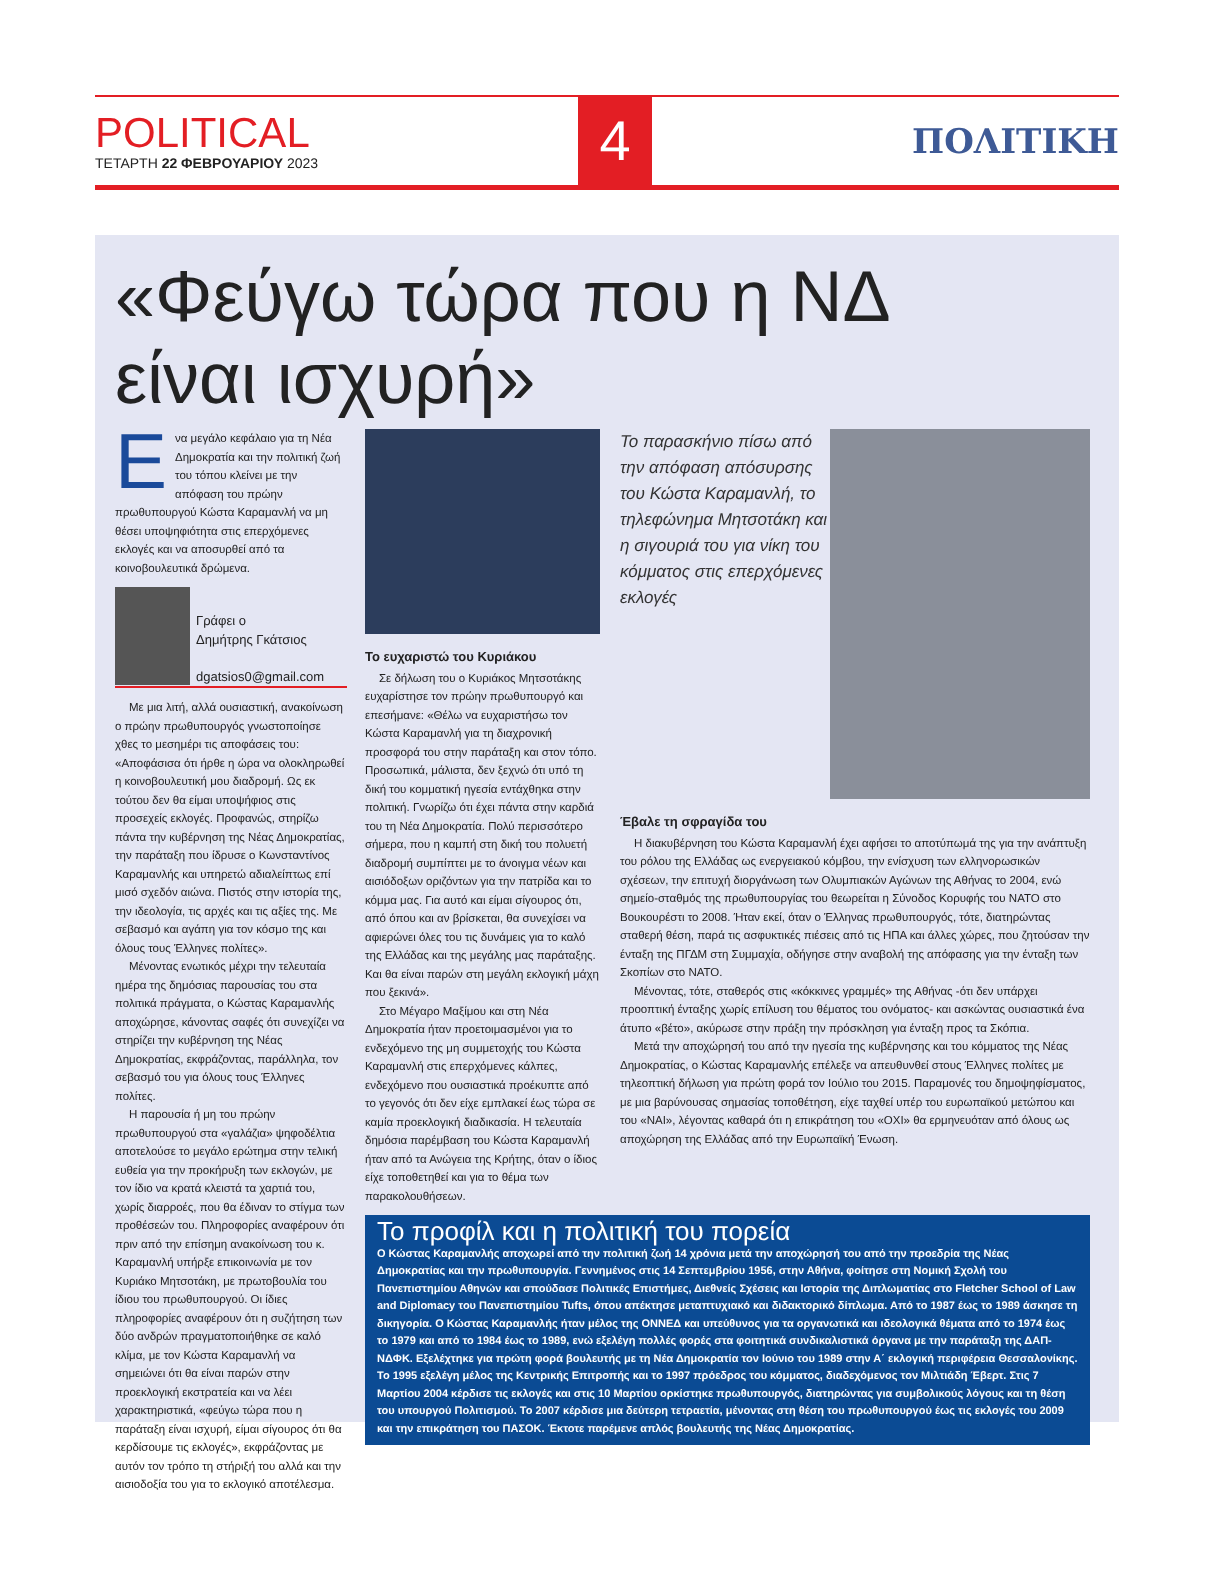POLITICAL
ΤΕΤΑΡΤΗ 22 ΦΕΒΡΟΥΑΡΙΟΥ 2023
4
ΠΟΛΙΤΙΚΗ
«Φεύγω τώρα που η ΝΔ είναι ισχυρή»
Ενα μεγάλο κεφάλαιο για τη Νέα Δημοκρατία και την πολιτική ζωή του τόπου κλείνει με την απόφαση του πρώην πρωθυπουργού Κώστα Καραμανλή να μη θέσει υποψηφιότητα στις επερχόμενες εκλογές και να αποσυρθεί από τα κοινοβουλευτικά δρώμενα.
Γράφει ο
Δημήτρης Γκάτσιος
dgatsios0@gmail.com
Με μια λιτή, αλλά ουσιαστική, ανακοίνωση ο πρώην πρωθυπουργός γνωστοποίησε χθες το μεσημέρι τις αποφάσεις του: «Αποφάσισα ότι ήρθε η ώρα να ολοκληρωθεί η κοινοβουλευτική μου διαδρομή. Ως εκ τούτου δεν θα είμαι υποψήφιος στις προσεχείς εκλογές. Προφανώς, στηρίζω πάντα την κυβέρνηση της Νέας Δημοκρατίας, την παράταξη που ίδρυσε ο Κωνσταντίνος Καραμανλής και υπηρετώ αδιαλείπτως επί μισό σχεδόν αιώνα. Πιστός στην ιστορία της, την ιδεολογία, τις αρχές και τις αξίες της. Με σεβασμό και αγάπη για τον κόσμο της και όλους τους Έλληνες πολίτες».
Μένοντας ενωτικός μέχρι την τελευταία ημέρα της δημόσιας παρουσίας του στα πολιτικά πράγματα, ο Κώστας Καραμανλής αποχώρησε, κάνοντας σαφές ότι συνεχίζει να στηρίζει την κυβέρνηση της Νέας Δημοκρατίας, εκφράζοντας, παράλληλα, τον σεβασμό του για όλους τους Έλληνες πολίτες.
Η παρουσία ή μη του πρώην πρωθυπουργού στα «γαλάζια» ψηφοδέλτια αποτελούσε το μεγάλο ερώτημα στην τελική ευθεία για την προκήρυξη των εκλογών, με τον ίδιο να κρατά κλειστά τα χαρτιά του, χωρίς διαρροές, που θα έδιναν το στίγμα των προθέσεών του. Πληροφορίες αναφέρουν ότι πριν από την επίσημη ανακοίνωση του κ. Καραμανλή υπήρξε επικοινωνία με τον Κυριάκο Μητσοτάκη, με πρωτοβουλία του ίδιου του πρωθυπουργού. Οι ίδιες πληροφορίες αναφέρουν ότι η συζήτηση των δύο ανδρών πραγματοποιήθηκε σε καλό κλίμα, με τον Κώστα Καραμανλή να σημειώνει ότι θα είναι παρών στην προεκλογική εκστρατεία και να λέει χαρακτηριστικά, «φεύγω τώρα που η παράταξη είναι ισχυρή, είμαι σίγουρος ότι θα κερδίσουμε τις εκλογές», εκφράζοντας με αυτόν τον τρόπο τη στήριξή του αλλά και την αισιοδοξία του για το εκλογικό αποτέλεσμα.
Το ευχαριστώ του Κυριάκου
Σε δήλωση του ο Κυριάκος Μητσοτάκης ευχαρίστησε τον πρώην πρωθυπουργό και επεσήμανε: «Θέλω να ευχαριστήσω τον Κώστα Καραμανλή για τη διαχρονική προσφορά του στην παράταξη και στον τόπο. Προσωπικά, μάλιστα, δεν ξεχνώ ότι υπό τη δική του κομματική ηγεσία εντάχθηκα στην πολιτική. Γνωρίζω ότι έχει πάντα στην καρδιά του τη Νέα Δημοκρατία. Πολύ περισσότερο σήμερα, που η καμπή στη δική του πολυετή διαδρομή συμπίπτει με το άνοιγμα νέων και αισιόδοξων οριζόντων για την πατρίδα και το κόμμα μας. Για αυτό και είμαι σίγουρος ότι, από όπου και αν βρίσκεται, θα συνεχίσει να αφιερώνει όλες του τις δυνάμεις για το καλό της Ελλάδας και της μεγάλης μας παράταξης. Και θα είναι παρών στη μεγάλη εκλογική μάχη που ξεκινά».
Στο Μέγαρο Μαξίμου και στη Νέα Δημοκρατία ήταν προετοιμασμένοι για το ενδεχόμενο της μη συμμετοχής του Κώστα Καραμανλή στις επερχόμενες κάλπες, ενδεχόμενο που ουσιαστικά προέκυπτε από το γεγονός ότι δεν είχε εμπλακεί έως τώρα σε καμία προεκλογική διαδικασία. Η τελευταία δημόσια παρέμβαση του Κώστα Καραμανλή ήταν από τα Ανώγεια της Κρήτης, όταν ο ίδιος είχε τοποθετηθεί και για το θέμα των παρακολουθήσεων.
Το παρασκήνιο πίσω από την απόφαση απόσυρσης του Κώστα Καραμανλή, το τηλεφώνημα Μητσοτάκη και η σιγουριά του για νίκη του κόμματος στις επερχόμενες εκλογές
Έβαλε τη σφραγίδα του
Η διακυβέρνηση του Κώστα Καραμανλή έχει αφήσει το αποτύπωμά της για την ανάπτυξη του ρόλου της Ελλάδας ως ενεργειακού κόμβου, την ενίσχυση των ελληνορωσικών σχέσεων, την επιτυχή διοργάνωση των Ολυμπιακών Αγώνων της Αθήνας το 2004, ενώ σημείο-σταθμός της πρωθυπουργίας του θεωρείται η Σύνοδος Κορυφής του ΝΑΤΟ στο Βουκουρέστι το 2008. Ήταν εκεί, όταν ο Έλληνας πρωθυπουργός, τότε, διατηρώντας σταθερή θέση, παρά τις ασφυκτικές πιέσεις από τις ΗΠΑ και άλλες χώρες, που ζητούσαν την ένταξη της ΠΓΔΜ στη Συμμαχία, οδήγησε στην αναβολή της απόφασης για την ένταξη των Σκοπίων στο ΝΑΤΟ.
Μένοντας, τότε, σταθερός στις «κόκκινες γραμμές» της Αθήνας -ότι δεν υπάρχει προοπτική ένταξης χωρίς επίλυση του θέματος του ονόματος- και ασκώντας ουσιαστικά ένα άτυπο «βέτο», ακύρωσε στην πράξη την πρόσκληση για ένταξη προς τα Σκόπια.
Μετά την αποχώρησή του από την ηγεσία της κυβέρνησης και του κόμματος της Νέας Δημοκρατίας, ο Κώστας Καραμανλής επέλεξε να απευθυνθεί στους Έλληνες πολίτες με τηλεοπτική δήλωση για πρώτη φορά τον Ιούλιο του 2015. Παραμονές του δημοψηφίσματος, με μια βαρύνουσας σημασίας τοποθέτηση, είχε ταχθεί υπέρ του ευρωπαϊκού μετώπου και του «ΝΑΙ», λέγοντας καθαρά ότι η επικράτηση του «ΟΧΙ» θα ερμηνευόταν από όλους ως αποχώρηση της Ελλάδας από την Ευρωπαϊκή Ένωση.
Το προφίλ και η πολιτική του πορεία
Ο Κώστας Καραμανλής αποχωρεί από την πολιτική ζωή 14 χρόνια μετά την αποχώρησή του από την προεδρία της Νέας Δημοκρατίας και την πρωθυπουργία. Γεννημένος στις 14 Σεπτεμβρίου 1956, στην Αθήνα, φοίτησε στη Νομική Σχολή του Πανεπιστημίου Αθηνών και σπούδασε Πολιτικές Επιστήμες, Διεθνείς Σχέσεις και Ιστορία της Διπλωματίας στο Fletcher School of Law and Diplomacy του Πανεπιστημίου Tufts, όπου απέκτησε μεταπτυχιακό και διδακτορικό δίπλωμα. Από το 1987 έως το 1989 άσκησε τη δικηγορία. Ο Κώστας Καραμανλής ήταν μέλος της ΟΝΝΕΔ και υπεύθυνος για τα οργανωτικά και ιδεολογικά θέματα από το 1974 έως το 1979 και από το 1984 έως το 1989, ενώ εξελέγη πολλές φορές στα φοιτητικά συνδικαλιστικά όργανα με την παράταξη της ΔΑΠ-ΝΔΦΚ. Εξελέχτηκε για πρώτη φορά βουλευτής με τη Νέα Δημοκρατία τον Ιούνιο του 1989 στην Α΄ εκλογική περιφέρεια Θεσσαλονίκης. Το 1995 εξελέγη μέλος της Κεντρικής Επιτροπής και το 1997 πρόεδρος του κόμματος, διαδεχόμενος τον Μιλτιάδη Έβερτ. Στις 7 Μαρτίου 2004 κέρδισε τις εκλογές και στις 10 Μαρτίου ορκίστηκε πρωθυπουργός, διατηρώντας για συμβολικούς λόγους και τη θέση του υπουργού Πολιτισμού. Το 2007 κέρδισε μια δεύτερη τετραετία, μένοντας στη θέση του πρωθυπουργού έως τις εκλογές του 2009 και την επικράτηση του ΠΑΣΟΚ. Έκτοτε παρέμενε απλός βουλευτής της Νέας Δημοκρατίας.